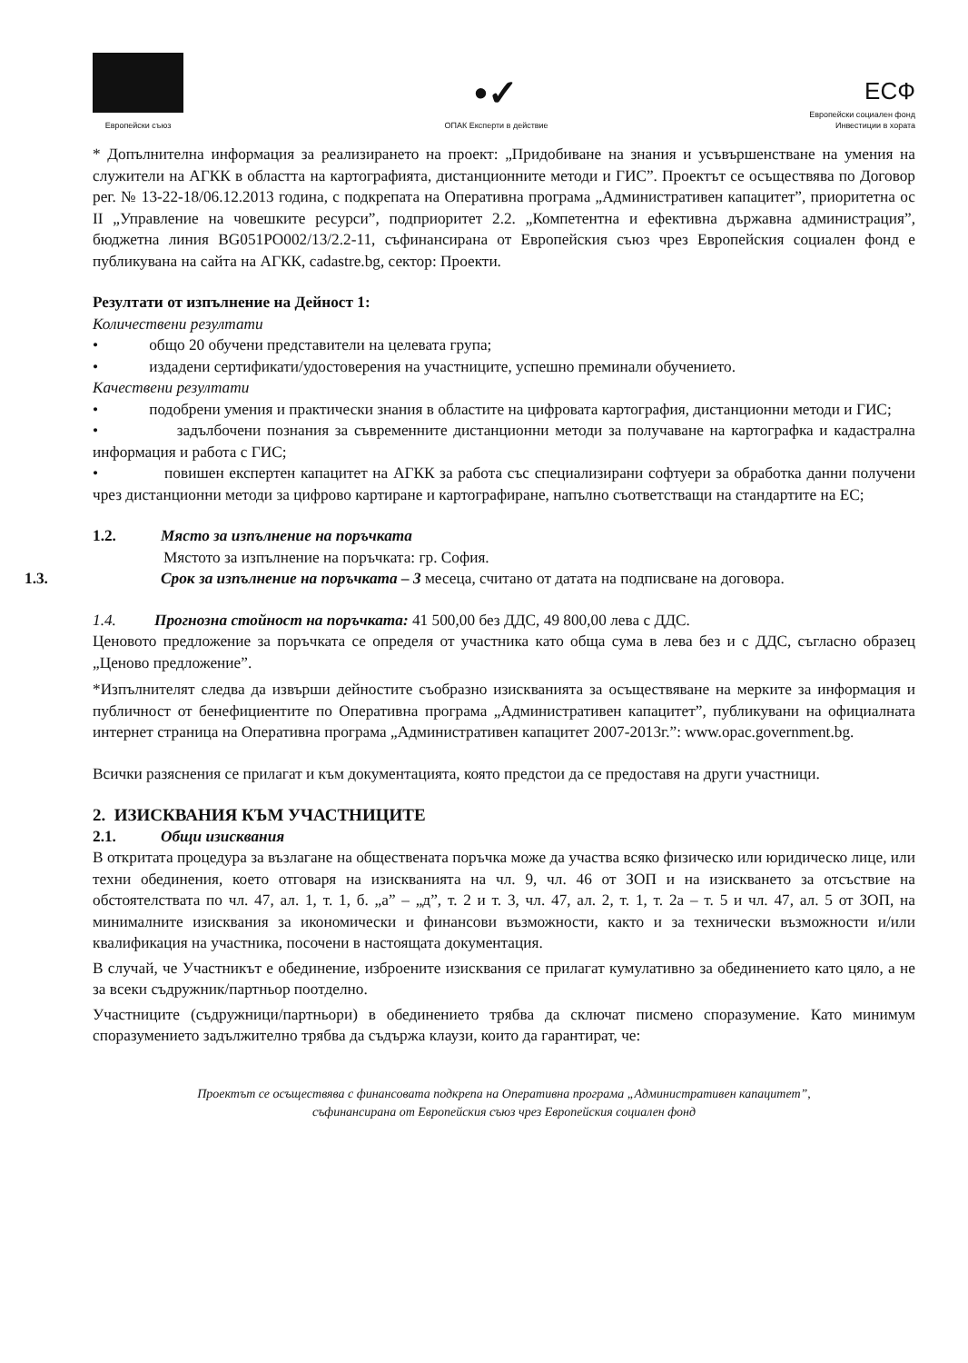Европейски съюз
•✓
ОПАК Експерти в действие
ЕСФ
Европейски социален фонд
Инвестиции в хората
* Допълнителна информация за реализирането на проект: „Придобиване на знания и усъвършенстване на умения на служители на АГКК в областта на картографията, дистанционните методи и ГИС”. Проектът се осъществява по Договор рег. № 13-22-18/06.12.2013 година, с подкрепата на Оперативна програма „Административен капацитет”, приоритетна ос II „Управление на човешките ресурси”, подприоритет 2.2. „Компетентна и ефективна държавна администрация”, бюджетна линия BG051PO002/13/2.2-11, съфинансирана от Европейския съюз чрез Европейския социален фонд е публикувана на сайта на АГКК, cadastre.bg, сектор: Проекти.
Резултати от изпълнение на Дейност 1:
Количествени резултати
• общо 20 обучени представители на целевата група;
• издадени сертификати/удостоверения на участниците, успешно преминали обучението.
Качествени резултати
• подобрени умения и практически знания в областите на цифровата картография, дистанционни методи и ГИС;
• задълбочени познания за съвременните дистанционни методи за получаване на картографка и кадастрална информация и работа с ГИС;
• повишен експертен капацитет на АГКК за работа със специализирани софтуери за обработка данни получени чрез дистанционни методи за цифрово картиране и картографиране, напълно съответстващи на стандартите на ЕС;
1.2. Място за изпълнение на поръчката
Мястото за изпълнение на поръчката: гр. София.
1.3. Срок за изпълнение на поръчката – 3 месеца, считано от датата на подписване на договора.
1.4. Прогнозна стойност на поръчката: 41 500,00 без ДДС, 49 800,00 лева с ДДС.
Ценовото предложение за поръчката се определя от участника като обща сума в лева без и с ДДС, съгласно образец „Ценово предложение”.
*Изпълнителят следва да извърши дейностите съобразно изискванията за осъществяване на мерките за информация и публичност от бенефициентите по Оперативна програма „Административен капацитет”, публикувани на официалната интернет страница на Оперативна програма „Административен капацитет 2007-2013г.”: www.opac.government.bg.
Всички разяснения се прилагат и към документацията, която предстои да се предоставя на други участници.
2. ИЗИСКВАНИЯ КЪМ УЧАСТНИЦИТЕ
2.1. Общи изисквания
В откритата процедура за възлагане на обществената поръчка може да участва всяко физическо или юридическо лице, или техни обединения, което отговаря на изискванията на чл. 9, чл. 46 от ЗОП и на изискването за отсъствие на обстоятелствата по чл. 47, ал. 1, т. 1, б. „а” – „д”, т. 2 и т. 3, чл. 47, ал. 2, т. 1, т. 2а – т. 5 и чл. 47, ал. 5 от ЗОП, на минималните изисквания за икономически и финансови възможности, както и за технически възможности и/или квалификация на участника, посочени в настоящата документация.
В случай, че Участникът е обединение, изброените изисквания се прилагат кумулативно за обединението като цяло, а не за всеки съдружник/партньор поотделно.
Участниците (съдружници/партньори) в обединението трябва да сключат писмено споразумение. Като минимум споразумението задължително трябва да съдържа клаузи, които да гарантират, че:
Проектът се осъществява с финансовата подкрепа на Оперативна програма „Административен капацитет”,
съфинансирана от Европейския съюз чрез Европейския социален фонд